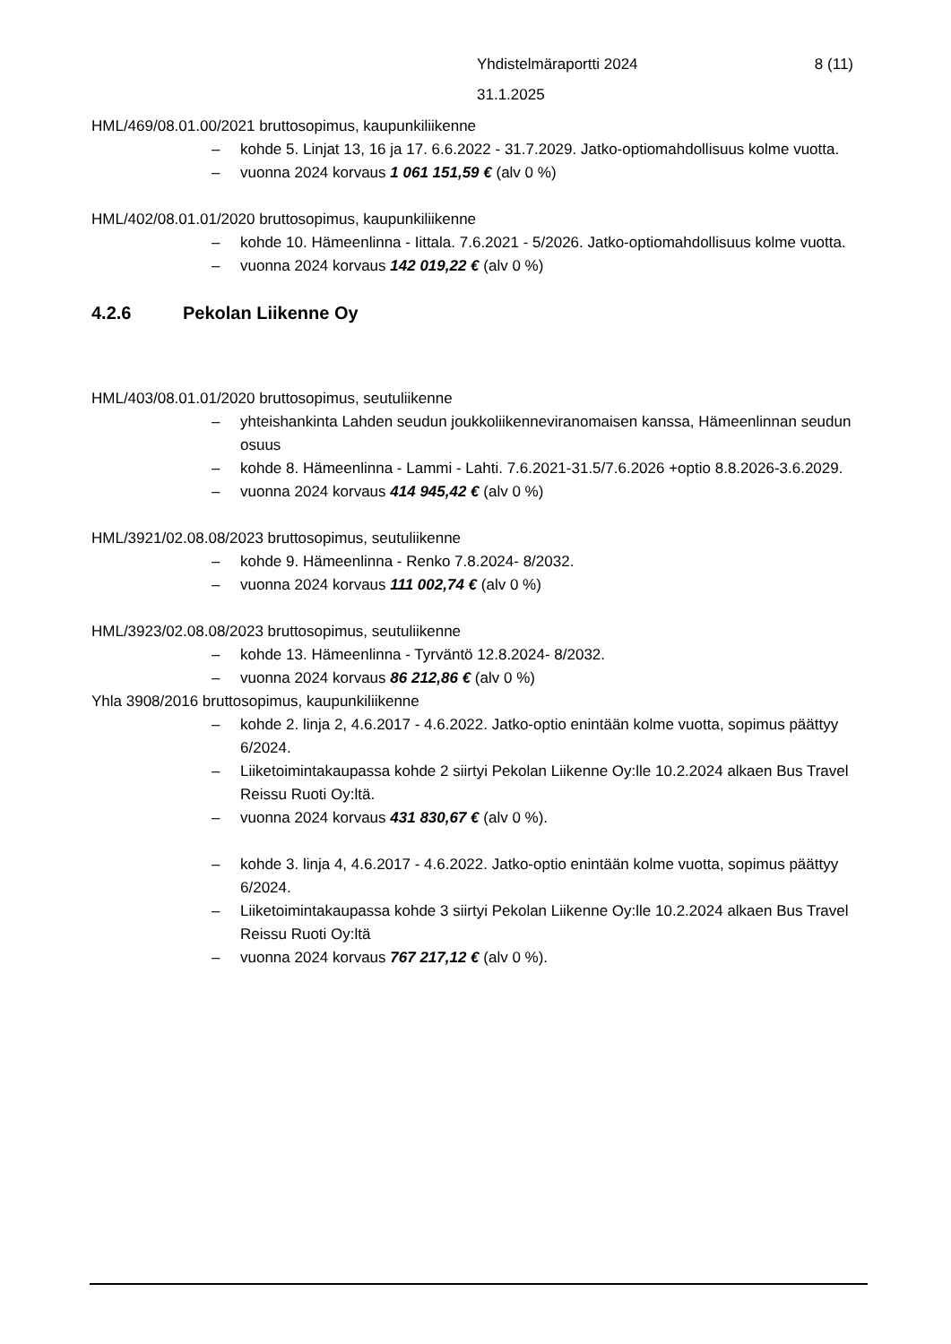Yhdistelmäraportti 2024 8 (11)
31.1.2025
HML/469/08.01.00/2021 bruttosopimus, kaupunkiliikenne
– kohde 5. Linjat 13, 16 ja 17. 6.6.2022 - 31.7.2029. Jatko-optiomahdollisuus kolme vuotta.
– vuonna 2024 korvaus 1 061 151,59 € (alv 0 %)
HML/402/08.01.01/2020 bruttosopimus, kaupunkiliikenne
– kohde 10. Hämeenlinna - Iittala. 7.6.2021 - 5/2026. Jatko-optiomahdollisuus kolme vuotta.
– vuonna 2024 korvaus 142 019,22 € (alv 0 %)
4.2.6 Pekolan Liikenne Oy
HML/403/08.01.01/2020 bruttosopimus, seutuliikenne
– yhteishankinta Lahden seudun joukkoliikenneviranomaisen kanssa, Hämeenlinnan seudun osuus
– kohde 8. Hämeenlinna - Lammi - Lahti. 7.6.2021-31.5/7.6.2026 +optio 8.8.2026-3.6.2029.
– vuonna 2024 korvaus 414 945,42 € (alv 0 %)
HML/3921/02.08.08/2023 bruttosopimus, seutuliikenne
– kohde 9. Hämeenlinna - Renko 7.8.2024- 8/2032.
– vuonna 2024 korvaus 111 002,74 € (alv 0 %)
HML/3923/02.08.08/2023 bruttosopimus, seutuliikenne
– kohde 13. Hämeenlinna - Tyrväntö 12.8.2024- 8/2032.
– vuonna 2024 korvaus 86 212,86 € (alv 0 %)
Yhla 3908/2016 bruttosopimus, kaupunkiliikenne
– kohde 2. linja 2, 4.6.2017 - 4.6.2022. Jatko-optio enintään kolme vuotta, sopimus päättyy 6/2024.
– Liiketoimintakaupassa kohde 2 siirtyi Pekolan Liikenne Oy:lle 10.2.2024 alkaen Bus Travel Reissu Ruoti Oy:ltä.
– vuonna 2024 korvaus 431 830,67 € (alv 0 %).
– kohde 3. linja 4, 4.6.2017 - 4.6.2022. Jatko-optio enintään kolme vuotta, sopimus päättyy 6/2024.
– Liiketoimintakaupassa kohde 3 siirtyi Pekolan Liikenne Oy:lle 10.2.2024 alkaen Bus Travel Reissu Ruoti Oy:ltä
– vuonna 2024 korvaus 767 217,12 € (alv 0 %).